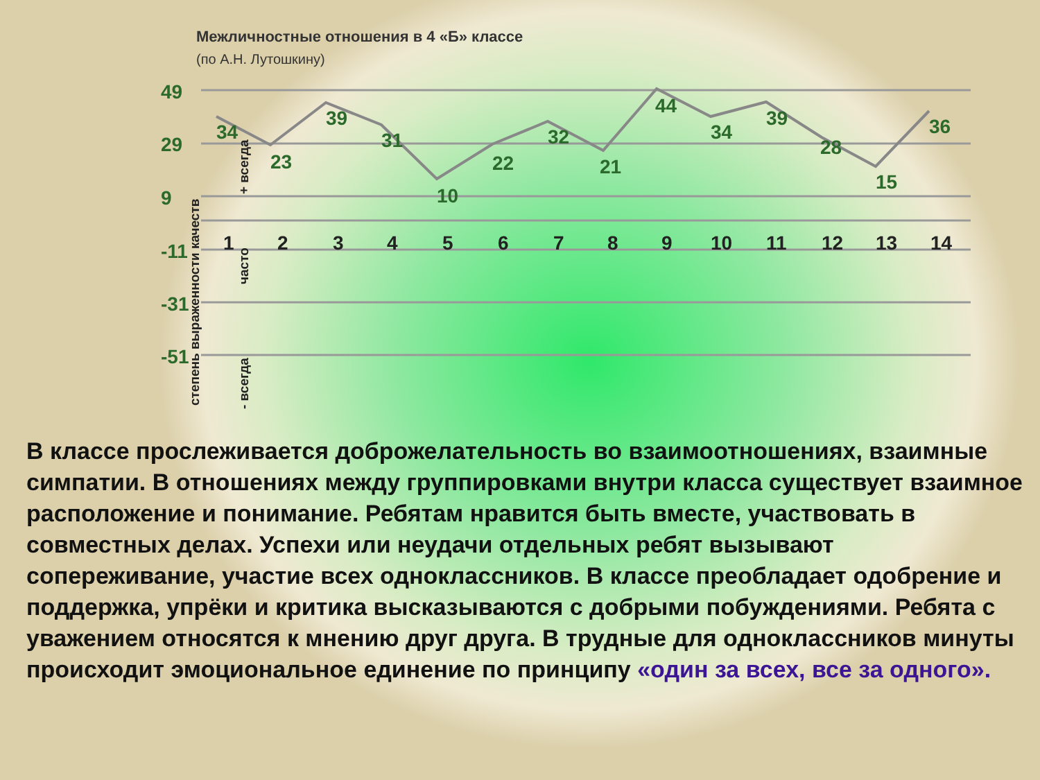Межличностные отношения в 4 «Б» классе
(по А.Н. Лутошкину)
49
29
9
-11
-31
-51
34
23
39
31
10
22
32
21
44
34
39
28
15
36
1
2
3
4
5
6
7
8
9
10
11
12
13
14
степень выраженности качеств
+ всегда
часто
- всегда
В классе прослеживается доброжелательность во взаимоотношениях, взаимные симпатии. В отношениях между группировками внутри класса существует взаимное расположение и понимание. Ребятам нравится быть вместе, участвовать в совместных делах. Успехи или неудачи отдельных ребят вызывают сопереживание, участие всех одноклассников. В классе преобладает одобрение и поддержка, упрёки и критика высказываются с добрыми побуждениями. Ребята с уважением относятся к мнению друг друга. В трудные для одноклассников минуты происходит эмоциональное единение по принципу «один за всех, все за одного».